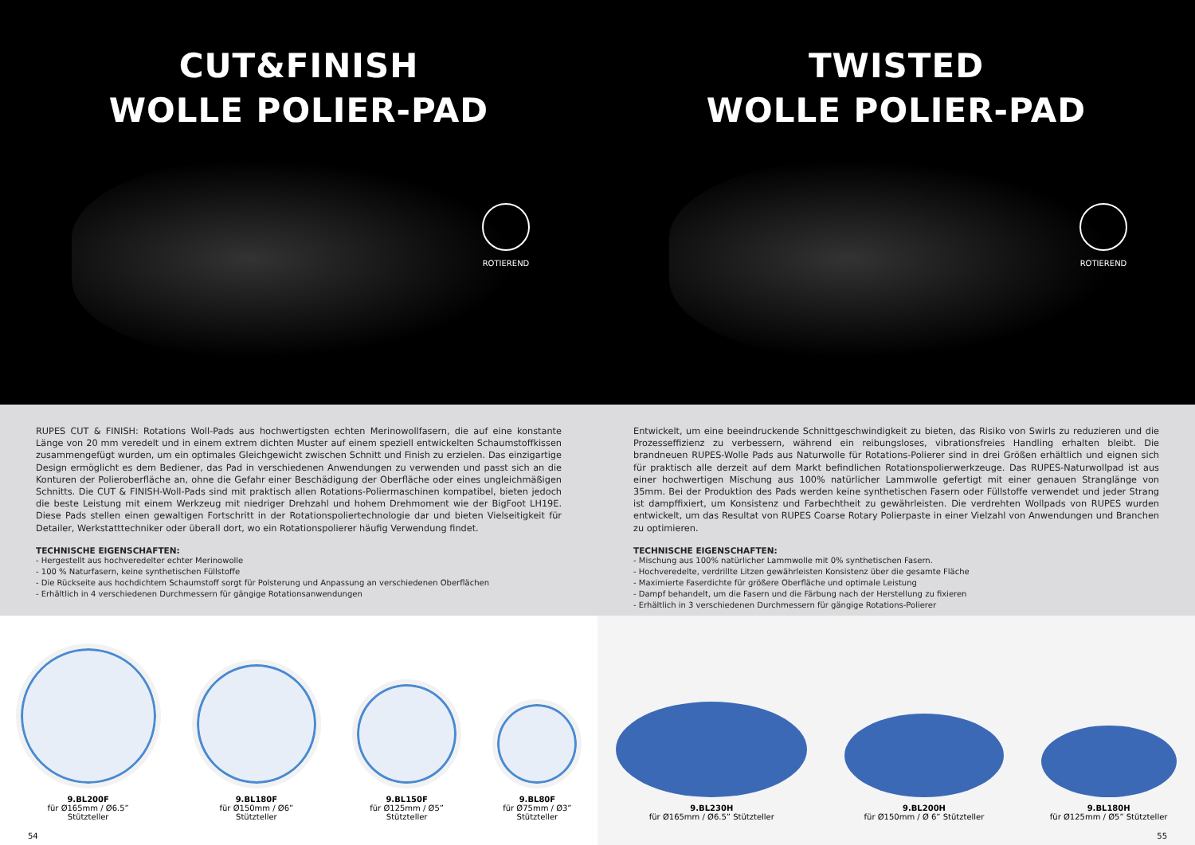CUT&FINISH
WOLLE POLIER-PAD
ROTIEREND
TWISTED
WOLLE POLIER-PAD
ROTIEREND
RUPES CUT & FINISH: Rotations Woll-Pads aus hochwertigsten echten Merinowollfasern, die auf eine konstante Länge von 20 mm veredelt und in einem extrem dichten Muster auf einem speziell entwickelten Schaumstoffkissen zusammengefügt wurden, um ein optimales Gleichgewicht zwischen Schnitt und Finish zu erzielen. Das einzigartige Design ermöglicht es dem Bediener, das Pad in verschiedenen Anwendungen zu verwenden und passt sich an die Konturen der Polieroberfläche an, ohne die Gefahr einer Beschädigung der Oberfläche oder eines ungleichmäßigen Schnitts. Die CUT & FINISH-Woll-Pads sind mit praktisch allen Rotations-Poliermaschinen kompatibel, bieten jedoch die beste Leistung mit einem Werkzeug mit niedriger Drehzahl und hohem Drehmoment wie der BigFoot LH19E. Diese Pads stellen einen gewaltigen Fortschritt in der Rotationspoliertechnologie dar und bieten Vielseitigkeit für Detailer, Werkstatttechniker oder überall dort, wo ein Rotationspolierer häufig Verwendung findet.
TECHNISCHE EIGENSCHAFTEN:
- Hergestellt aus hochveredelter echter Merinowolle
- 100 % Naturfasern, keine synthetischen Füllstoffe
- Die Rückseite aus hochdichtem Schaumstoff sorgt für Polsterung und Anpassung an verschiedenen Oberflächen
- Erhältlich in 4 verschiedenen Durchmessern für gängige Rotationsanwendungen
Entwickelt, um eine beeindruckende Schnittgeschwindigkeit zu bieten, das Risiko von Swirls zu reduzieren und die Prozesseffizienz zu verbessern, während ein reibungsloses, vibrationsfreies Handling erhalten bleibt. Die brandneuen RUPES-Wolle Pads aus Naturwolle für Rotations-Polierer sind in drei Größen erhältlich und eignen sich für praktisch alle derzeit auf dem Markt befindlichen Rotationspolierwerkzeuge. Das RUPES-Naturwollpad ist aus einer hochwertigen Mischung aus 100% natürlicher Lammwolle gefertigt mit einer genauen Stranglänge von 35mm. Bei der Produktion des Pads werden keine synthetischen Fasern oder Füllstoffe verwendet und jeder Strang ist dampffixiert, um Konsistenz und Farbechtheit zu gewährleisten. Die verdrehten Wollpads von RUPES wurden entwickelt, um das Resultat von RUPES Coarse Rotary Polierpaste in einer Vielzahl von Anwendungen und Branchen zu optimieren.
TECHNISCHE EIGENSCHAFTEN:
- Mischung aus 100% natürlicher Lammwolle mit 0% synthetischen Fasern.
- Hochveredelte, verdrillte Litzen gewährleisten Konsistenz über die gesamte Fläche
- Maximierte Faserdichte für größere Oberfläche und optimale Leistung
- Dampf behandelt, um die Fasern und die Färbung nach der Herstellung zu fixieren
- Erhältlich in 3 verschiedenen Durchmessern für gängige Rotations-Polierer
9.BL200F
für Ø165mm / Ø6.5”
Stützteller
9.BL180F
für Ø150mm / Ø6”
Stützteller
9.BL150F
für Ø125mm / Ø5”
Stützteller
9.BL80F
für Ø75mm / Ø3”
Stützteller
54
9.BL230H
für Ø165mm / Ø6.5” Stützteller
9.BL200H
für Ø150mm / Ø 6” Stützteller
9.BL180H
für Ø125mm / Ø5” Stützteller
55